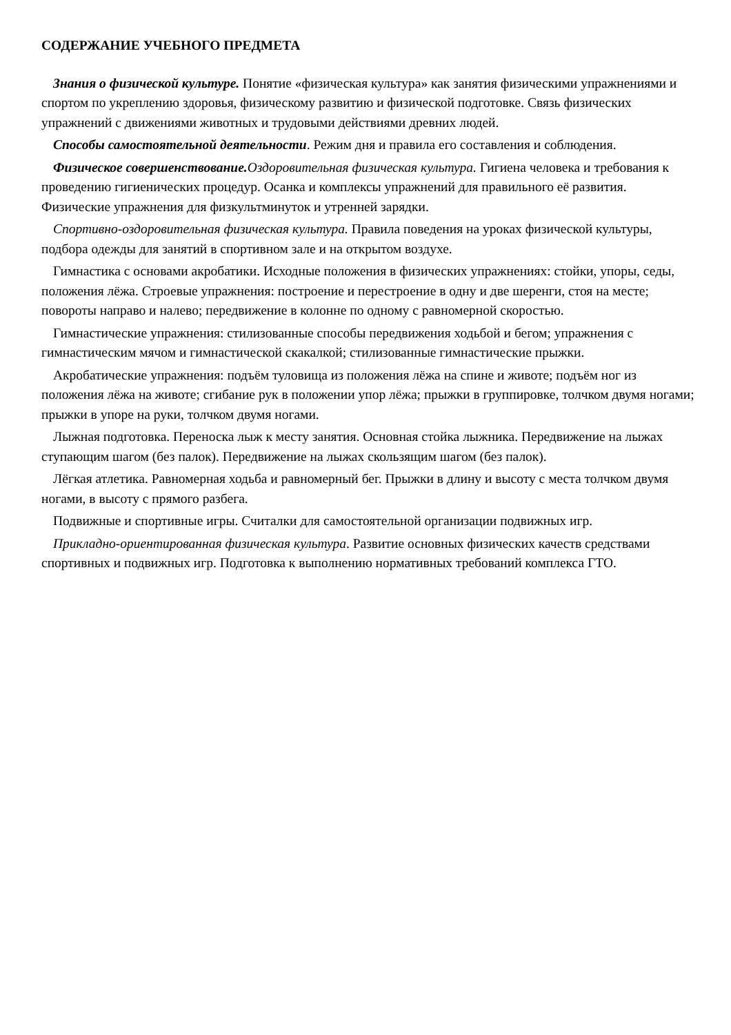СОДЕРЖАНИЕ УЧЕБНОГО ПРЕДМЕТА
Знания о физической культуре. Понятие «физическая культура» как занятия физическими упражнениями и спортом по укреплению здоровья, физическому развитию и физической подготовке. Связь физических упражнений с движениями животных и трудовыми действиями древних людей.
Способы самостоятельной деятельности. Режим дня и правила его составления и соблюдения.
Физическое совершенствование. Оздоровительная физическая культура. Гигиена человека и требования к проведению гигиенических процедур. Осанка и комплексы упражнений для правильного её развития. Физические упражнения для физкультминуток и утренней зарядки.
Спортивно-оздоровительная физическая культура. Правила поведения на уроках физической культуры, подбора одежды для занятий в спортивном зале и на открытом воздухе.
Гимнастика с основами акробатики. Исходные положения в физических упражнениях: стойки, упоры, седы, положения лёжа. Строевые упражнения: построение и перестроение в одну и две шеренги, стоя на месте; повороты направо и налево; передвижение в колонне по одному с равномерной скоростью.
Гимнастические упражнения: стилизованные способы передвижения ходьбой и бегом; упражнения с гимнастическим мячом и гимнастической скакалкой; стилизованные гимнастические прыжки.
Акробатические упражнения: подъём туловища из положения лёжа на спине и животе; подъём ног из положения лёжа на животе; сгибание рук в положении упор лёжа; прыжки в группировке, толчком двумя ногами; прыжки в упоре на руки, толчком двумя ногами.
Лыжная подготовка. Переноска лыж к месту занятия. Основная стойка лыжника. Передвижение на лыжах ступающим шагом (без палок). Передвижение на лыжах скользящим шагом (без палок).
Лёгкая атлетика. Равномерная ходьба и равномерный бег. Прыжки в длину и высоту с места толчком двумя ногами, в высоту с прямого разбега.
Подвижные и спортивные игры. Считалки для самостоятельной организации подвижных игр.
Прикладно-ориентированная физическая культура. Развитие основных физических качеств средствами спортивных и подвижных игр. Подготовка к выполнению нормативных требований комплекса ГТО.